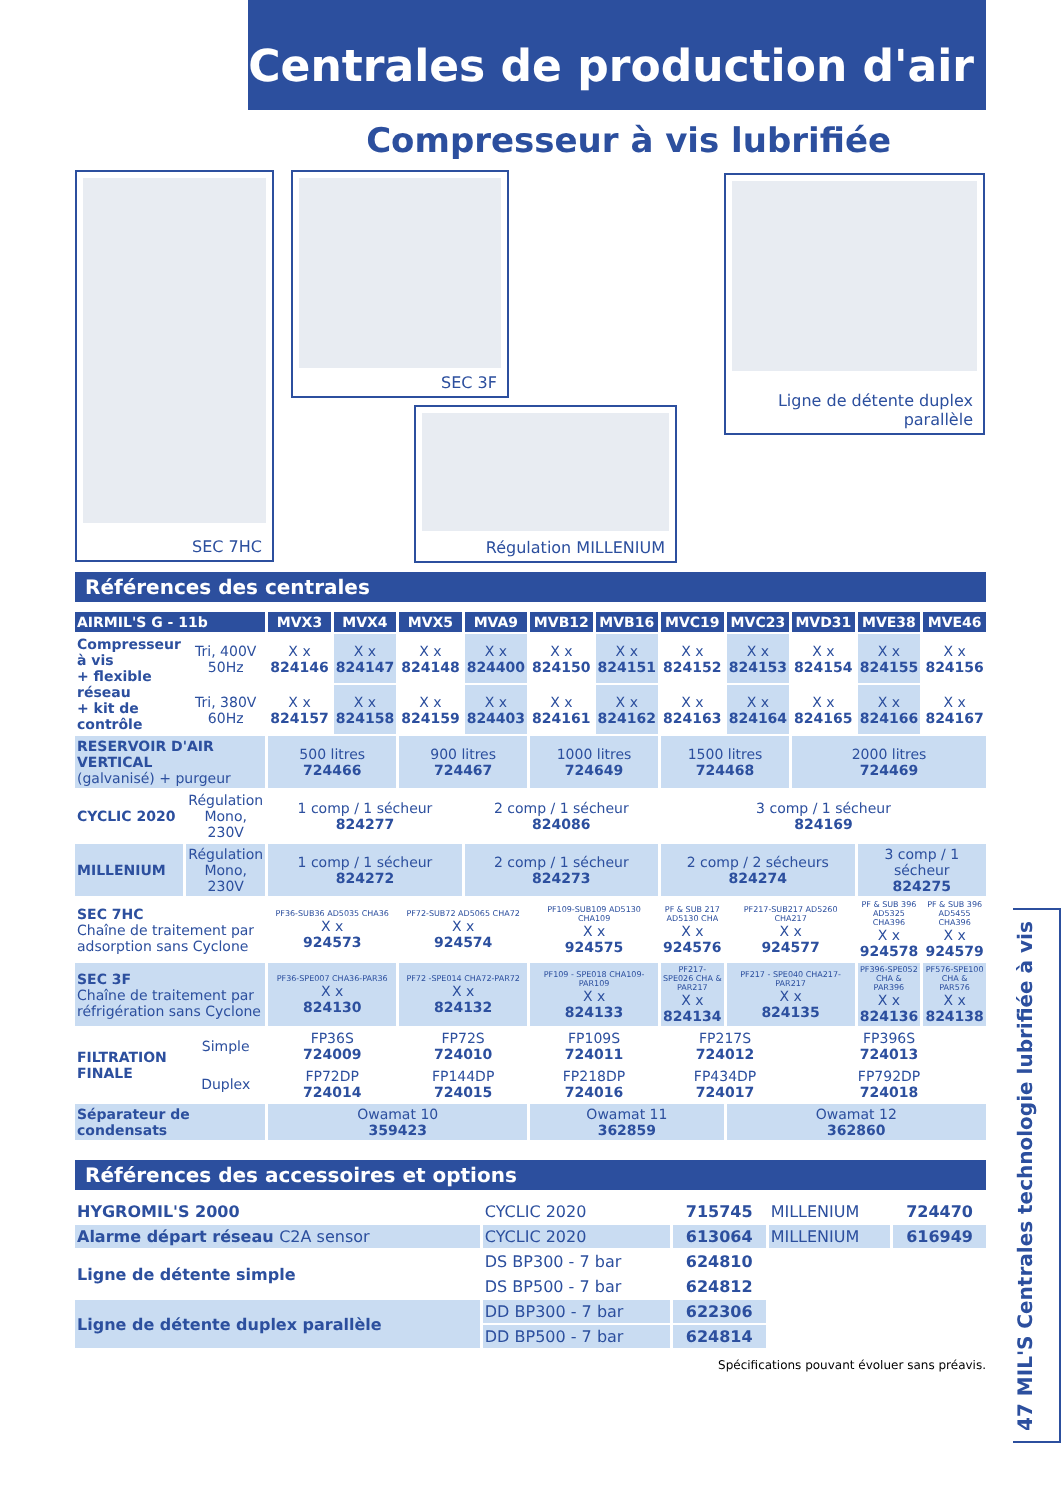Centrales de production d'air
Compresseur à vis lubrifiée
SEC 7HC SEC 3F
Ligne de détente duplex
parallèle
Régulation MILLENIUM
Références des centrales
| AIRMIL'S G - 11b | | MVX3 | MVX4 | MVX5 | MVA9 | MVB12 | MVB16 | MVC19 | MVC23 | MVD31 | MVE38 | MVE46 |
| --- | --- | --- | --- | --- | --- | --- | --- | --- | --- | --- | --- | --- |
| Compresseur à vis + flexible réseau + kit de contrôle | Tri, 400V 50Hz | X x 824146 | X x 824147 | X x 824148 | X x 824400 | X x 824150 | X x 824151 | X x 824152 | X x 824153 | X x 824154 | X x 824155 | X x 824156 |
| | Tri, 380V 60Hz | X x 824157 | X x 824158 | X x 824159 | X x 824403 | X x 824161 | X x 824162 | X x 824163 | X x 824164 | X x 824165 | X x 824166 | X x 824167 |
| RESERVOIR D'AIR VERTICAL (galvanisé) + purgeur | | 500 litres 724466 | | 900 litres 724467 | | 1000 litres 724649 | | 1500 litres 724468 | | 2000 litres 724469 | | |
| CYCLIC 2020 | Régulation Mono, 230V | 1 comp / 1 sécheur 824277 | | | 2 comp / 1 sécheur 824086 | | | 3 comp / 1 sécheur 824169 | | | | |
| MILLENIUM | Régulation Mono, 230V | 1 comp / 1 sécheur 824272 | | | 2 comp / 1 sécheur 824273 | | | 2 comp / 2 sécheurs 824274 | | | 3 comp / 1 sécheur 824275 | |
| SEC 7HC Chaîne de traitement par adsorption sans Cyclone | | PF36-SUB36 AD5035 CHA36 X x 924573 | | PF72-SUB72 AD5065 CHA72 X x 924574 | | PF109-SUB109 AD5130 CHA109 X x 924575 | | PF & SUB 217 AD5130 CHA X x 924576 | PF217-SUB217 AD5260 CHA217 X x 924577 | | PF & SUB 396 AD5325 CHA396 X x 924578 | PF & SUB 396 AD5455 CHA396 X x 924579 |
| SEC 3F Chaîne de traitement par réfrigération sans Cyclone | | PF36-SPE007 CHA36-PAR36 X x 824130 | | PF72 -SPE014 CHA72-PAR72 X x 824132 | | PF109 - SPE018 CHA109-PAR109 X x 824133 | | PF217- SPE026 CHA & PAR217 X x 824134 | PF217 - SPE040 CHA217-PAR217 X x 824135 | | PF396-SPE052 CHA & PAR396 X x 824136 | PF576-SPE100 CHA & PAR576 X x 824138 |
| FILTRATION FINALE | Simple | FP36S 724009 | | FP72S 724010 | | FP109S 724011 | | FP217S 724012 | | FP396S 724013 | | |
| | Duplex | FP72DP 724014 | | FP144DP 724015 | | FP218DP 724016 | | FP434DP 724017 | | FP792DP 724018 | | |
| Séparateur de condensats | | Owamat 10 359423 | | | | Owamat 11 362859 | | | Owamat 12 362860 | | | |
Références des accessoires et options
| HYGROMIL'S 2000 | CYCLIC 2020 | 715745 | MILLENIUM | 724470 |
| Alarme départ réseau C2A sensor | CYCLIC 2020 | 613064 | MILLENIUM | 616949 |
| Ligne de détente simple | DS BP300 - 7 bar | 624810 | | |
| | DS BP500 - 7 bar | 624812 | | |
| Ligne de détente duplex parallèle | DD BP300 - 7 bar | 622306 | | |
| | DD BP500 - 7 bar | 624814 | | |
Spécifications pouvant évoluer sans préavis.
47 MIL'S Centrales technologie lubrifiée à vis